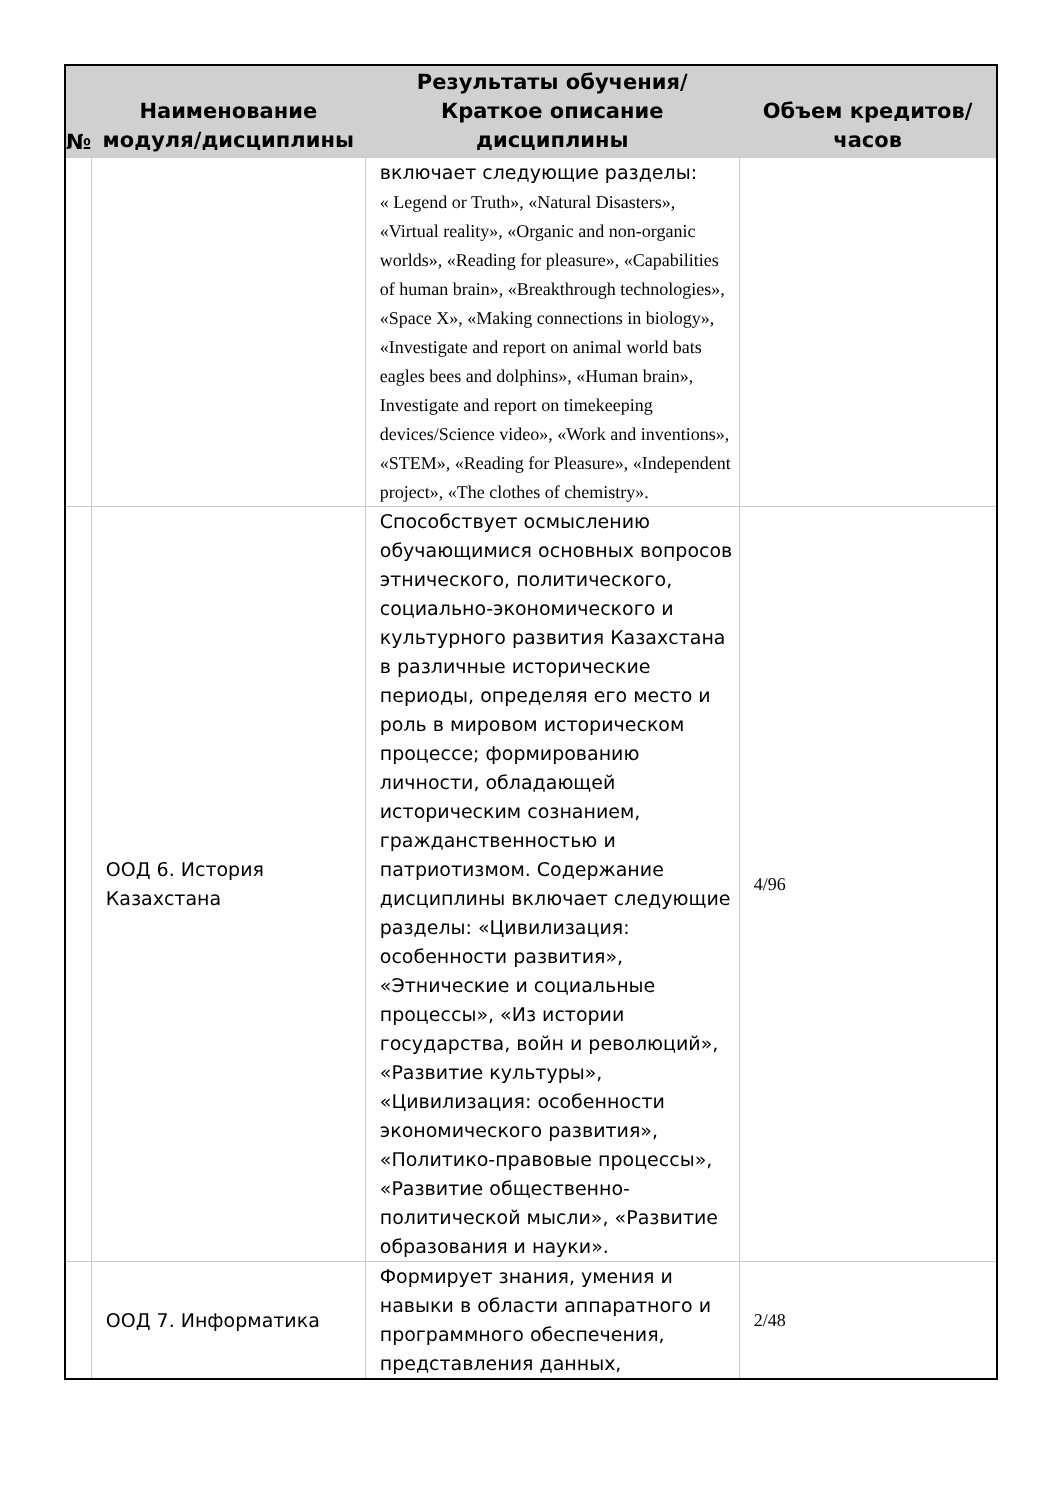| № | Наименование модуля/дисциплины | Результаты обучения/Краткое описание дисциплины | Объем кредитов/часов |
| --- | --- | --- | --- |
| | | включает следующие разделы: « Legend or Truth», «Natural Disasters», «Virtual reality», «Organic and non-organic worlds», «Reading for pleasure», «Capabilities of human brain», «Breakthrough technologies», «Space X», «Making connections in biology», «Investigate and report on animal world bats eagles bees and dolphins», «Human brain», Investigate and report on timekeeping devices/Science video», «Work and inventions», «STEM», «Reading for Pleasure», «Independent project», «The clothes of chemistry». | |
| | ООД 6. История Казахстана | Способствует осмыслению обучающимися основных вопросов этнического, политического, социально-экономического и культурного развития Казахстана в различные исторические периоды, определяя его место и роль в мировом историческом процессе; формированию личности, обладающей историческим сознанием, гражданственностью и патриотизмом. Содержание дисциплины включает следующие разделы: «Цивилизация: особенности развития», «Этнические и социальные процессы», «Из истории государства, войн и революций», «Развитие культуры», «Цивилизация: особенности экономического развития», «Политико-правовые процессы», «Развитие общественно-политической мысли», «Развитие образования и науки». | 4/96 |
| | ООД 7. Информатика | Формирует знания, умения и навыки в области аппаратного и программного обеспечения, представления данных, | 2/48 |